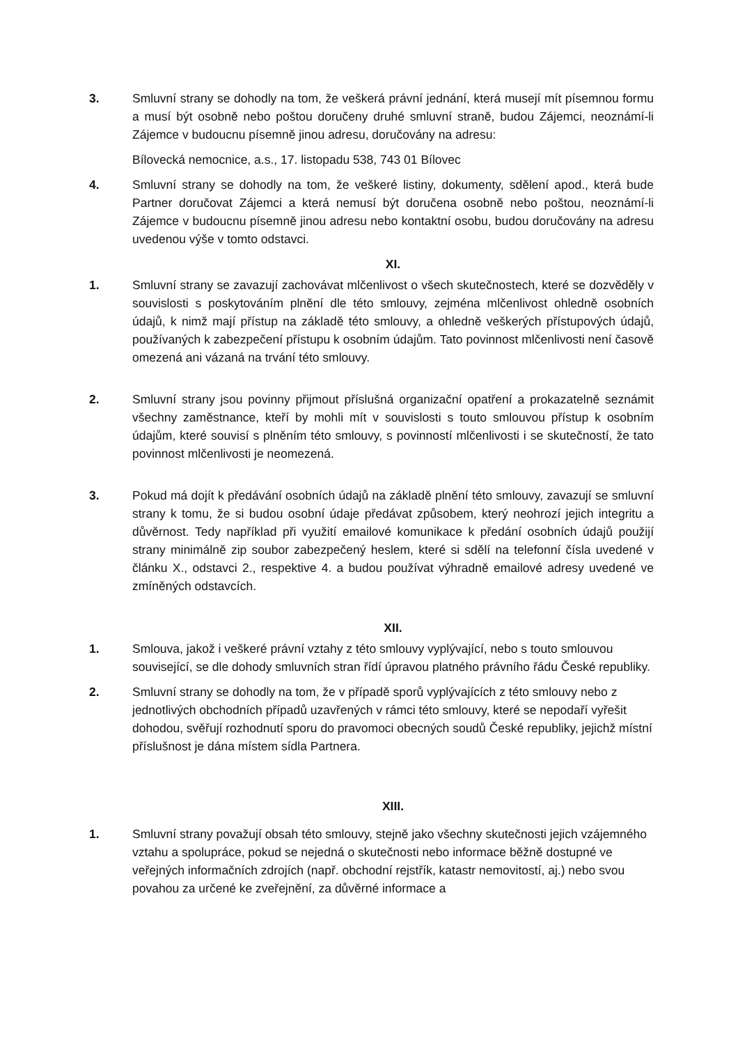3. Smluvní strany se dohodly na tom, že veškerá právní jednání, která musejí mít písemnou formu a musí být osobně nebo poštou doručeny druhé smluvní straně, budou Zájemci, neoznámí-li Zájemce v budoucnu písemně jinou adresu, doručovány na adresu:
Bílovecká nemocnice, a.s., 17. listopadu 538, 743 01 Bílovec
4. Smluvní strany se dohodly na tom, že veškeré listiny, dokumenty, sdělení apod., která bude Partner doručovat Zájemci a která nemusí být doručena osobně nebo poštou, neoznámí-li Zájemce v budoucnu písemně jinou adresu nebo kontaktní osobu, budou doručovány na adresu uvedenou výše v tomto odstavci.
XI.
1. Smluvní strany se zavazují zachovávat mlčenlivost o všech skutečnostech, které se dozvěděly v souvislosti s poskytováním plnění dle této smlouvy, zejména mlčenlivost ohledně osobních údajů, k nimž mají přístup na základě této smlouvy, a ohledně veškerých přístupových údajů, používaných k zabezpečení přístupu k osobním údajům. Tato povinnost mlčenlivosti není časově omezená ani vázaná na trvání této smlouvy.
2. Smluvní strany jsou povinny přijmout příslušná organizační opatření a prokazatelně seznámit všechny zaměstnance, kteří by mohli mít v souvislosti s touto smlouvou přístup k osobním údajům, které souvisí s plněním této smlouvy, s povinností mlčenlivosti i se skutečností, že tato povinnost mlčenlivosti je neomezená.
3. Pokud má dojít k předávání osobních údajů na základě plnění této smlouvy, zavazují se smluvní strany k tomu, že si budou osobní údaje předávat způsobem, který neohrozí jejich integritu a důvěrnost. Tedy například při využití emailové komunikace k předání osobních údajů použijí strany minimálně zip soubor zabezpečený heslem, které si sdělí na telefonní čísla uvedené v článku X., odstavci 2., respektive 4. a budou používat výhradně emailové adresy uvedené ve zmíněných odstavcích.
XII.
1. Smlouva, jakož i veškeré právní vztahy z této smlouvy vyplývající, nebo s touto smlouvou související, se dle dohody smluvních stran řídí úpravou platného právního řádu České republiky.
2. Smluvní strany se dohodly na tom, že v případě sporů vyplývajících z této smlouvy nebo z jednotlivých obchodních případů uzavřených v rámci této smlouvy, které se nepodaří vyřešit dohodou, svěřují rozhodnutí sporu do pravomoci obecných soudů České republiky, jejichž místní příslušnost je dána místem sídla Partnera.
XIII.
1. Smluvní strany považují obsah této smlouvy, stejně jako všechny skutečnosti jejich vzájemného vztahu a spolupráce, pokud se nejedná o skutečnosti nebo informace běžně dostupné ve veřejných informačních zdrojích (např. obchodní rejstřík, katastr nemovitostí, aj.) nebo svou povahou za určené ke zveřejnění, za důvěrné informace a